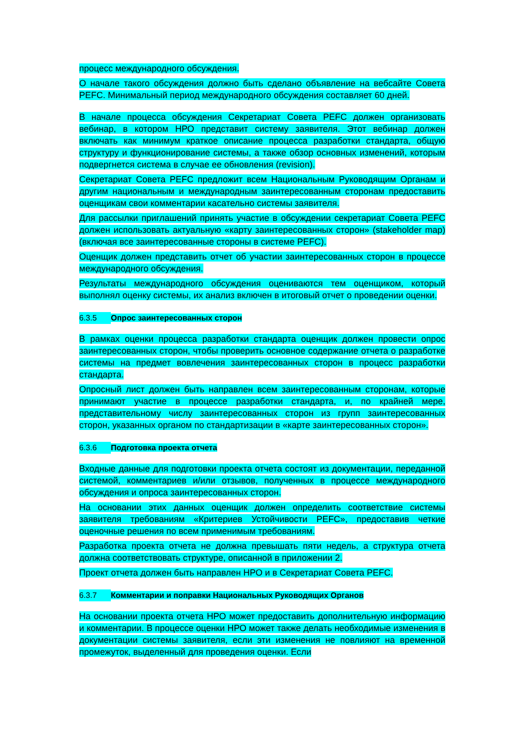процесс международного обсуждения.
О начале такого обсуждения должно быть сделано объявление на вебсайте Совета PEFC. Минимальный период международного обсуждения составляет 60 дней.
В начале процесса обсуждения Секретариат Совета PEFC должен организовать вебинар, в котором НРО представит систему заявителя. Этот вебинар должен включать как минимум краткое описание процесса разработки стандарта, общую структуру и функционирование системы, а также обзор основных изменений, которым подвергнется система в случае ее обновления (revision).
Секретариат Совета PEFC предложит всем Национальным Руководящим Органам и другим национальным и международным заинтересованным сторонам предоставить оценщикам свои комментарии касательно системы заявителя.
Для рассылки приглашений принять участие в обсуждении секретариат Совета PEFC должен использовать актуальную «карту заинтересованных сторон» (stakeholder map) (включая все заинтересованные стороны в системе PEFC).
Оценщик должен представить отчет об участии заинтересованных сторон в процессе международного обсуждения.
Результаты международного обсуждения оцениваются тем оценщиком, который выполнял оценку системы, их анализ включен в итоговый отчет о проведении оценки.
6.3.5 Опрос заинтересованных сторон
В рамках оценки процесса разработки стандарта оценщик должен провести опрос заинтересованных сторон, чтобы проверить основное содержание отчета о разработке системы на предмет вовлечения заинтересованных сторон в процесс разработки стандарта.
Опросный лист должен быть направлен всем заинтересованным сторонам, которые принимают участие в процессе разработки стандарта, и, по крайней мере, представительному числу заинтересованных сторон из групп заинтересованных сторон, указанных органом по стандартизации в «карте заинтересованных сторон».
6.3.6 Подготовка проекта отчета
Входные данные для подготовки проекта отчета состоят из документации, переданной системой, комментариев и/или отзывов, полученных в процессе международного обсуждения и опроса заинтересованных сторон.
На основании этих данных оценщик должен определить соответствие системы заявителя требованиям «Критериев Устойчивости PEFC», предоставив четкие оценочные решения по всем применимым требованиям.
Разработка проекта отчета не должна превышать пяти недель, а структура отчета должна соответствовать структуре, описанной в приложении 2.
Проект отчета должен быть направлен НРО и в Секретариат Совета PEFC.
6.3.7 Комментарии и поправки Национальных Руководящих Органов
На основании проекта отчета НРО может предоставить дополнительную информацию и комментарии. В процессе оценки НРО может также делать необходимые изменения в документации системы заявителя, если эти изменения не повлияют на временной промежуток, выделенный для проведения оценки. Если